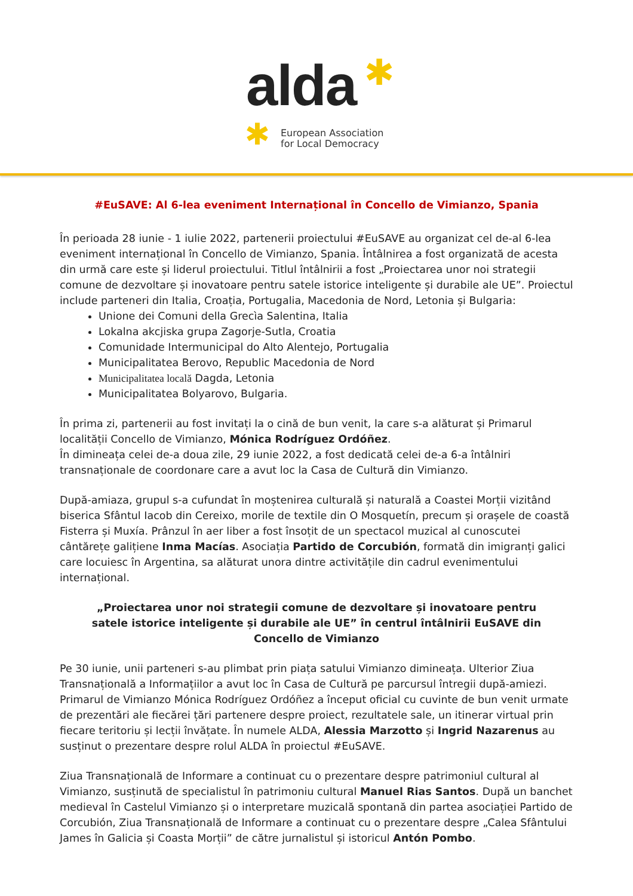alda ✱
✱
European Association
for Local Democracy
#EuSAVE: Al 6-lea eveniment Internațional în Concello de Vimianzo, Spania
În perioada 28 iunie - 1 iulie 2022, partenerii proiectului #EuSAVE au organizat cel de-al 6-lea eveniment internațional în Concello de Vimianzo, Spania. Întâlnirea a fost organizată de acesta din urmă care este și liderul proiectului. Titlul întâlnirii a fost „Proiectarea unor noi strategii comune de dezvoltare și inovatoare pentru satele istorice inteligente și durabile ale UE”. Proiectul include parteneri din Italia, Croația, Portugalia, Macedonia de Nord, Letonia și Bulgaria:
Unione dei Comuni della Grecìa Salentina, Italia
Lokalna akcjiska grupa Zagorje-Sutla, Croatia
Comunidade Intermunicipal do Alto Alentejo, Portugalia
Municipalitatea Berovo, Republic Macedonia de Nord
Municipalitatea locală Dagda, Letonia
Municipalitatea Bolyarovo, Bulgaria.
În prima zi, partenerii au fost invitați la o cină de bun venit, la care s-a alăturat și Primarul localității Concello de Vimianzo, Mónica Rodríguez Ordóñez.
În dimineața celei de-a doua zile, 29 iunie 2022, a fost dedicată celei de-a 6-a întâlniri transnaționale de coordonare care a avut loc la Casa de Cultură din Vimianzo.
După-amiaza, grupul s-a cufundat în moștenirea culturală și naturală a Coastei Morții vizitând biserica Sfântul Iacob din Cereixo, morile de textile din O Mosquetín, precum și orașele de coastă Fisterra și Muxía. Prânzul în aer liber a fost însoțit de un spectacol muzical al cunoscutei cântărețe galițiene Inma Macías. Asociația Partido de Corcubión, formată din imigranți galici care locuiesc în Argentina, sa alăturat unora dintre activitățile din cadrul evenimentului internațional.
„Proiectarea unor noi strategii comune de dezvoltare și inovatoare pentru satele istorice inteligente și durabile ale UE” în centrul întâlnirii EuSAVE din Concello de Vimianzo
Pe 30 iunie, unii parteneri s-au plimbat prin piața satului Vimianzo dimineața. Ulterior Ziua Transnațională a Informațiilor a avut loc în Casa de Cultură pe parcursul întregii după-amiezi. Primarul de Vimianzo Mónica Rodríguez Ordóñez a început oficial cu cuvinte de bun venit urmate de prezentări ale fiecărei țări partenere despre proiect, rezultatele sale, un itinerar virtual prin fiecare teritoriu și lecții învățate. În numele ALDA, Alessia Marzotto și Ingrid Nazarenus au susținut o prezentare despre rolul ALDA în proiectul #EuSAVE.
Ziua Transnațională de Informare a continuat cu o prezentare despre patrimoniul cultural al Vimianzo, susținută de specialistul în patrimoniu cultural Manuel Rias Santos. După un banchet medieval în Castelul Vimianzo și o interpretare muzicală spontană din partea asociației Partido de Corcubión, Ziua Transnațională de Informare a continuat cu o prezentare despre „Calea Sfântului James în Galicia și Coasta Morții” de către jurnalistul și istoricul Antón Pombo.